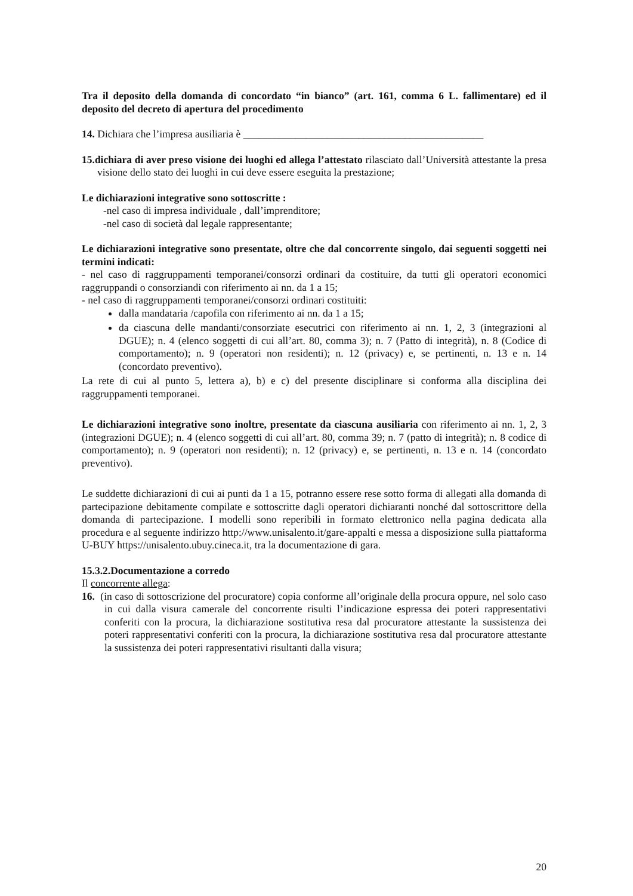Tra il deposito della domanda di concordato “in bianco” (art. 161, comma 6 L. fallimentare) ed il deposito del decreto di apertura del procedimento
14. Dichiara che l’impresa ausiliaria è ______________________________________________
15.dichiara di aver preso visione dei luoghi ed allega l’attestato rilasciato dall’Università attestante la presa visione dello stato dei luoghi in cui deve essere eseguita la prestazione;
Le dichiarazioni integrative sono sottoscritte :
-nel caso di impresa individuale , dall’imprenditore;
-nel caso di società dal legale rappresentante;
Le dichiarazioni integrative sono presentate, oltre che dal concorrente singolo, dai seguenti soggetti nei termini indicati:
- nel caso di raggruppamenti temporanei/consorzi ordinari da costituire, da tutti gli operatori economici raggruppandi o consorziandi con riferimento ai nn. da 1 a 15;
- nel caso di raggruppamenti temporanei/consorzi ordinari costituiti:
dalla mandataria /capofila con riferimento ai nn. da 1 a 15;
da ciascuna delle mandanti/consorziate esecutrici con riferimento ai nn. 1, 2, 3 (integrazioni al DGUE); n. 4 (elenco soggetti di cui all’art. 80, comma 3); n. 7 (Patto di integrità), n. 8 (Codice di comportamento); n. 9 (operatori non residenti); n. 12 (privacy) e, se pertinenti, n. 13 e n. 14 (concordato preventivo).
La rete di cui al punto 5, lettera a), b) e c) del presente disciplinare si conforma alla disciplina dei raggruppamenti temporanei.
Le dichiarazioni integrative sono inoltre, presentate da ciascuna ausiliaria con riferimento ai nn. 1, 2, 3 (integrazioni DGUE); n. 4 (elenco soggetti di cui all’art. 80, comma 39; n. 7 (patto di integrità); n. 8 codice di comportamento); n. 9 (operatori non residenti); n. 12 (privacy) e, se pertinenti, n. 13 e n. 14 (concordato preventivo).
Le suddette dichiarazioni di cui ai punti da 1 a 15, potranno essere rese sotto forma di allegati alla domanda di partecipazione debitamente compilate e sottoscritte dagli operatori dichiaranti nonché dal sottoscrittore della domanda di partecipazione. I modelli sono reperibili in formato elettronico nella pagina dedicata alla procedura e al seguente indirizzo http://www.unisalento.it/gare-appalti e messa a disposizione sulla piattaforma U-BUY https://unisalento.ubuy.cineca.it, tra la documentazione di gara.
15.3.2.Documentazione a corredo
Il concorrente allega:
16. (in caso di sottoscrizione del procuratore) copia conforme all’originale della procura oppure, nel solo caso in cui dalla visura camerale del concorrente risulti l’indicazione espressa dei poteri rappresentativi conferiti con la procura, la dichiarazione sostitutiva resa dal procuratore attestante la sussistenza dei poteri rappresentativi conferiti con la procura, la dichiarazione sostitutiva resa dal procuratore attestante la sussistenza dei poteri rappresentativi risultanti dalla visura;
20